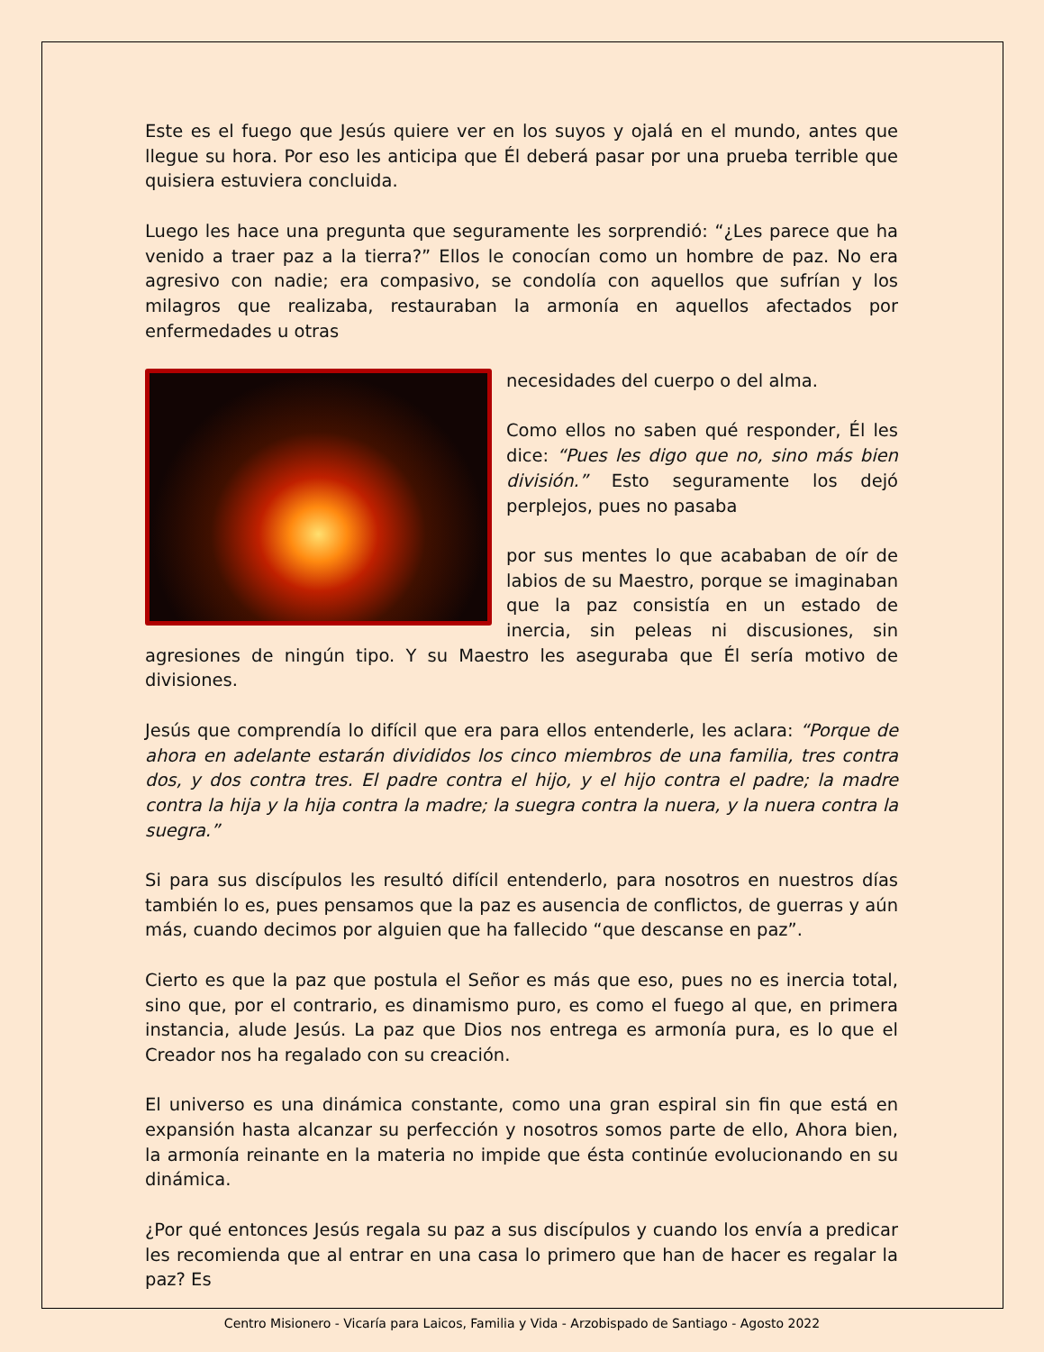Este es el fuego que Jesús quiere ver en los suyos y ojalá en el mundo, antes que llegue su hora. Por eso les anticipa que Él deberá pasar por una prueba terrible que quisiera estuviera concluida.
Luego les hace una pregunta que seguramente les sorprendió: “¿Les parece que ha venido a traer paz a la tierra?” Ellos le conocían como un hombre de paz. No era agresivo con nadie; era compasivo, se condolía con aquellos que sufrían y los milagros que realizaba, restauraban la armonía en aquellos afectados por enfermedades u otras
necesidades del cuerpo o del alma.
Como ellos no saben qué responder, Él les dice: “Pues les digo que no, sino más bien división.” Esto seguramente los dejó perplejos, pues no pasaba
por sus mentes lo que acababan de oír de labios de su Maestro, porque se imaginaban que la paz consistía en un estado de inercia, sin peleas ni discusiones, sin agresiones de ningún tipo. Y su Maestro les aseguraba que Él sería motivo de divisiones.
Jesús que comprendía lo difícil que era para ellos entenderle, les aclara: “Porque de ahora en adelante estarán divididos los cinco miembros de una familia, tres contra dos, y dos contra tres. El padre contra el hijo, y el hijo contra el padre; la madre contra la hija y la hija contra la madre; la suegra contra la nuera, y la nuera contra la suegra.”
Si para sus discípulos les resultó difícil entenderlo, para nosotros en nuestros días también lo es, pues pensamos que la paz es ausencia de conflictos, de guerras y aún más, cuando decimos por alguien que ha fallecido “que descanse en paz”.
Cierto es que la paz que postula el Señor es más que eso, pues no es inercia total, sino que, por el contrario, es dinamismo puro, es como el fuego al que, en primera instancia, alude Jesús. La paz que Dios nos entrega es armonía pura, es lo que el Creador nos ha regalado con su creación.
El universo es una dinámica constante, como una gran espiral sin fin que está en expansión hasta alcanzar su perfección y nosotros somos parte de ello, Ahora bien, la armonía reinante en la materia no impide que ésta continúe evolucionando en su dinámica.
¿Por qué entonces Jesús regala su paz a sus discípulos y cuando los envía a predicar les recomienda que al entrar en una casa lo primero que han de hacer es regalar la paz? Es
Centro Misionero - Vicaría para Laicos, Familia y Vida - Arzobispado de Santiago - Agosto 2022